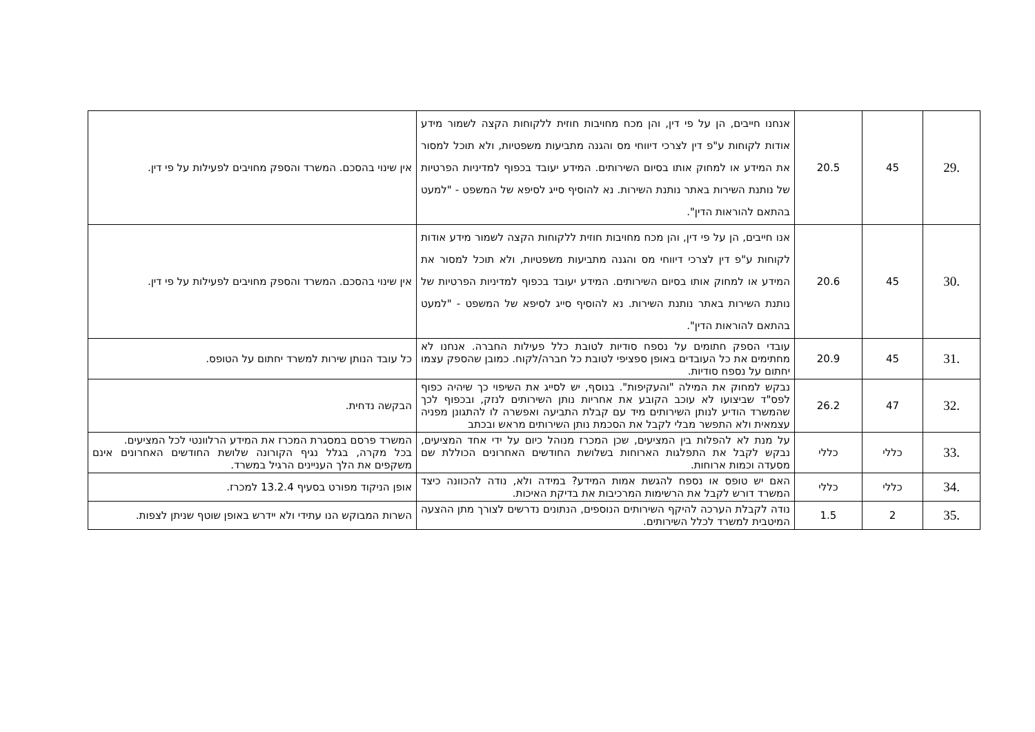| .29 | 45 | 20.5 | אנחנו חייבים, הן על פי דין, והן מכח מחויבות חוזית ללקוחות הקצה לשמור מידע אודות לקוחות ע"פ דין לצרכי דיווחי מס והגנה מתביעות משפטיות, ולא תוכל למסור את המידע או למחוק אותו בסיום השירותים. המידע יעובד בכפוף למדיניות הפרטיות של נותנת השירות באתר נותנת השירות. נא להוסיף סייג לסיפא של המשפט - "למעט בהתאם להוראות הדין". | אין שינוי בהסכם. המשרד והספק מחויבים לפעילות על פי דין. |
| .30 | 45 | 20.6 | אנו חייבים, הן על פי דין, והן מכח מחויבות חוזית ללקוחות הקצה לשמור מידע אודות לקוחות ע"פ דין לצרכי דיווחי מס והגנה מתביעות משפטיות, ולא תוכל למסור את המידע או למחוק אותו בסיום השירותים. המידע יעובד בכפוף למדיניות הפרטיות של נותנת השירות באתר נותנת השירות. נא להוסיף סייג לסיפא של המשפט - "למעט בהתאם להוראות הדין". | אין שינוי בהסכם. המשרד והספק מחויבים לפעילות על פי דין. |
| .31 | 45 | 20.9 | עובדי הספק חתומים על נספח סודיות לטובת כלל פעילות החברה. אנחנו לא מחתימים את כל העובדים באופן ספציפי לטובת כל חברה/לקוח. כמובן שהספק עצמו יחתום על נספח סודיות. | כל עובד הנותן שירות למשרד יחתום על הטופס. |
| .32 | 47 | 26.2 | נבקש למחוק את המילה "והעקיפות". בנוסף, יש לסייג את השיפוי כך שיהיה כפוף לפס"ד שביצועו לא עוכב הקובע את אחריות נותן השירותים לנזק, ובכפוף לכך שהמשרד הודיע לנותן השירותים מיד עם קבלת התביעה ואפשרה לו להתגונן מפניה עצמאית ולא התפשר מבלי לקבל את הסכמת נותן השירותים מראש ובכתב | הבקשה נדחית. |
| .33 | כללי | כללי | על מנת לא להפלות בין המציעים, שכן המכרז מנוהל כיום על ידי אחד המציעים, נבקש לקבל את התפלגות הארוחות בשלושת החודשים האחרונים הכוללת שם מסעדה וכמות ארוחות. | המשרד פרסם במסגרת המכרז את המידע הרלוונטי לכל המציעים. בכל מקרה, בגלל נגיף הקורונה שלושת החודשים האחרונים אינם משקפים את הלך העניינים הרגיל במשרד. |
| .34 | כללי | כללי | האם יש טופס או נספח להגשת אמות המידע? במידה ולא, נודה להכוונה כיצד המשרד דורש לקבל את הרשימות המרכיבות את בדיקת האיכות. | אופן הניקוד מפורט בסעיף 13.2.4 למכרז. |
| .35 | 2 | 1.5 | נודה לקבלת הערכה להיקף השירותים הנוספים, הנתונים נדרשים לצורך מתן ההצעה המיטבית למשרד לכלל השירותים. | השרות המבוקש הנו עתידי ולא יידרש באופן שוטף שניתן לצפות. |